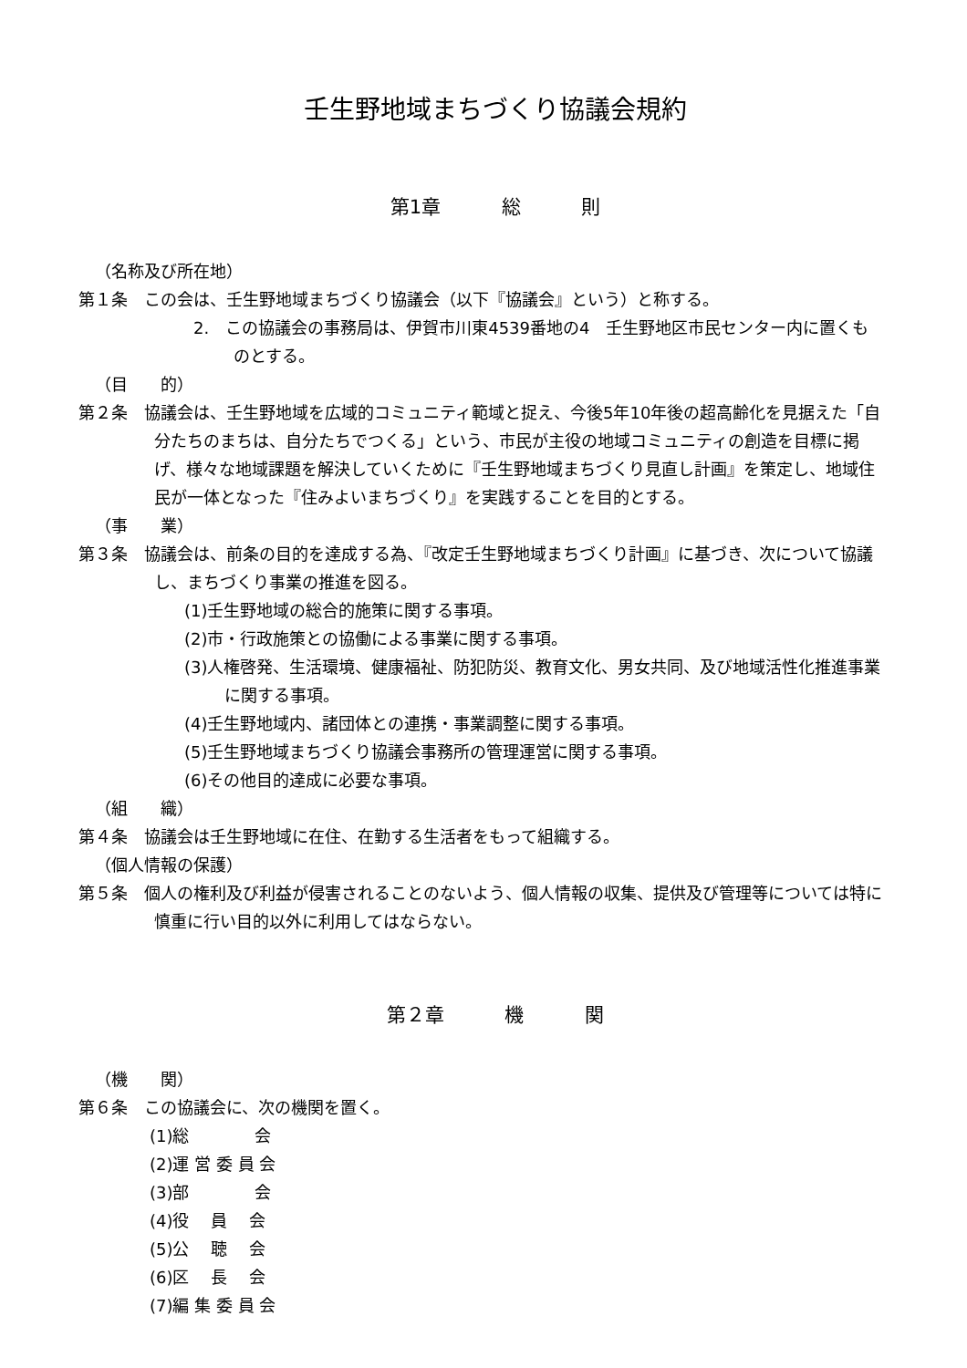壬生野地域まちづくり協議会規約
第1章 総 則
（名称及び所在地）
第１条　この会は、壬生野地域まちづくり協議会（以下『協議会』という）と称する。
2.　この協議会の事務局は、伊賀市川東4539番地の4　壬生野地区市民センター内に置くものとする。
（目　　的）
第２条　協議会は、壬生野地域を広域的コミュニティ範域と捉え、今後5年10年後の超高齢化を見据えた「自分たちのまちは、自分たちでつくる」という、市民が主役の地域コミュニティの創造を目標に掲げ、様々な地域課題を解決していくために『壬生野地域まちづくり見直し計画』を策定し、地域住民が一体となった『住みよいまちづくり』を実践することを目的とする。
（事　　業）
第３条　協議会は、前条の目的を達成する為、『改定壬生野地域まちづくり計画』に基づき、次について協議し、まちづくり事業の推進を図る。
(1)壬生野地域の総合的施策に関する事項。
(2)市・行政施策との協働による事業に関する事項。
(3)人権啓発、生活環境、健康福祉、防犯防災、教育文化、男女共同、及び地域活性化推進事業に関する事項。
(4)壬生野地域内、諸団体との連携・事業調整に関する事項。
(5)壬生野地域まちづくり協議会事務所の管理運営に関する事項。
(6)その他目的達成に必要な事項。
（組　　織）
第４条　協議会は壬生野地域に在住、在勤する生活者をもって組織する。
（個人情報の保護）
第５条　個人の権利及び利益が侵害されることのないよう、個人情報の収集、提供及び管理等については特に慎重に行い目的以外に利用してはならない。
第２章 機 関
（機　　関）
第６条　この協議会に、次の機関を置く。
(1)総　　　　会
(2)運 営 委 員 会
(3)部　　　　会
(4)役　 員　 会
(5)公　 聴　 会
(6)区　 長　 会
(7)編 集 委 員 会